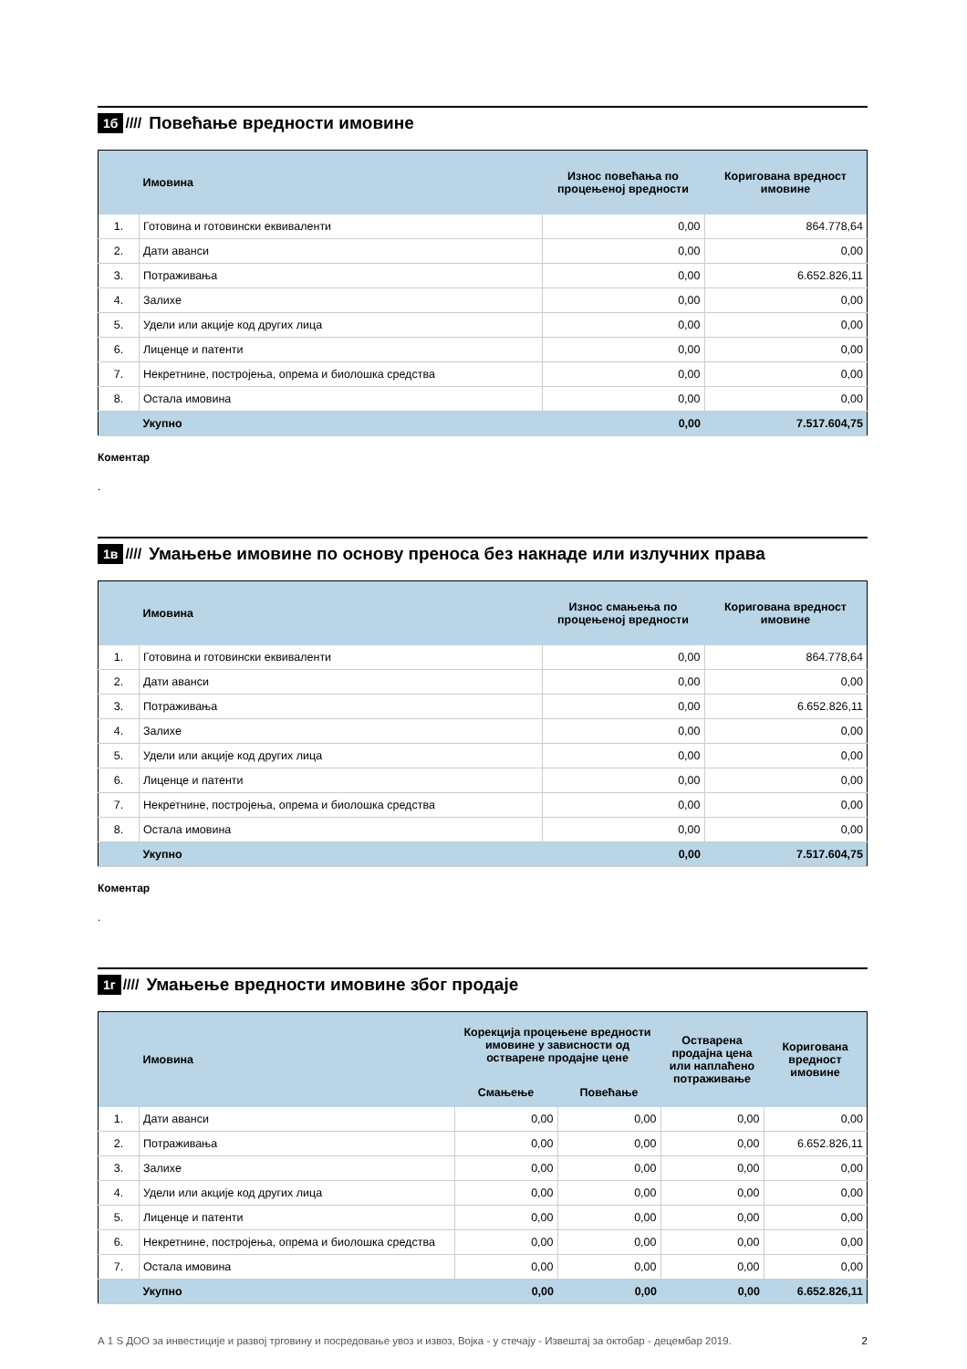1б ////
Повећање вредности имовине
| | Имовина | Износ повећања по процењеној вредности | Коригована вредност имовине |
| --- | --- | --- | --- |
| 1. | Готовина и готовински еквиваленти | 0,00 | 864.778,64 |
| 2. | Дати аванси | 0,00 | 0,00 |
| 3. | Потраживања | 0,00 | 6.652.826,11 |
| 4. | Залихе | 0,00 | 0,00 |
| 5. | Удели или акције код других лица | 0,00 | 0,00 |
| 6. | Лиценце и патенти | 0,00 | 0,00 |
| 7. | Некретнине, постројења, опрема и биолошка средства | 0,00 | 0,00 |
| 8. | Остала имовина | 0,00 | 0,00 |
| | Укупно | 0,00 | 7.517.604,75 |
Коментар
.
1в ////
Умањење имовине по основу преноса без накнаде или излучних права
| | Имовина | Износ смањења по процењеној вредности | Коригована вредност имовине |
| --- | --- | --- | --- |
| 1. | Готовина и готовински еквиваленти | 0,00 | 864.778,64 |
| 2. | Дати аванси | 0,00 | 0,00 |
| 3. | Потраживања | 0,00 | 6.652.826,11 |
| 4. | Залихе | 0,00 | 0,00 |
| 5. | Удели или акције код других лица | 0,00 | 0,00 |
| 6. | Лиценце и патенти | 0,00 | 0,00 |
| 7. | Некретнине, постројења, опрема и биолошка средства | 0,00 | 0,00 |
| 8. | Остала имовина | 0,00 | 0,00 |
| | Укупно | 0,00 | 7.517.604,75 |
Коментар
.
1г ////
Умањење вредности имовине због продаје
| | Имовина | Корекција процењене вредности имовине у зависности од остварене продајне цене | | Остварена продајна цена или наплаћено потраживање | Коригована вредност имовине |
| --- | --- | --- | --- | --- | --- |
| | | Смањење | Повећање | | |
| 1. | Дати аванси | 0,00 | 0,00 | 0,00 | 0,00 |
| 2. | Потраживања | 0,00 | 0,00 | 0,00 | 6.652.826,11 |
| 3. | Залихе | 0,00 | 0,00 | 0,00 | 0,00 |
| 4. | Удели или акције код других лица | 0,00 | 0,00 | 0,00 | 0,00 |
| 5. | Лиценце и патенти | 0,00 | 0,00 | 0,00 | 0,00 |
| 6. | Некретнине, постројења, опрема и биолошка средства | 0,00 | 0,00 | 0,00 | 0,00 |
| 7. | Остала имовина | 0,00 | 0,00 | 0,00 | 0,00 |
| | Укупно | 0,00 | 0,00 | 0,00 | 6.652.826,11 |
А 1 S ДОО за инвестиције и развој трговину и посредовање увоз и извоз, Војка - у стечају - Извештај за октобар - децембар 2019. 2